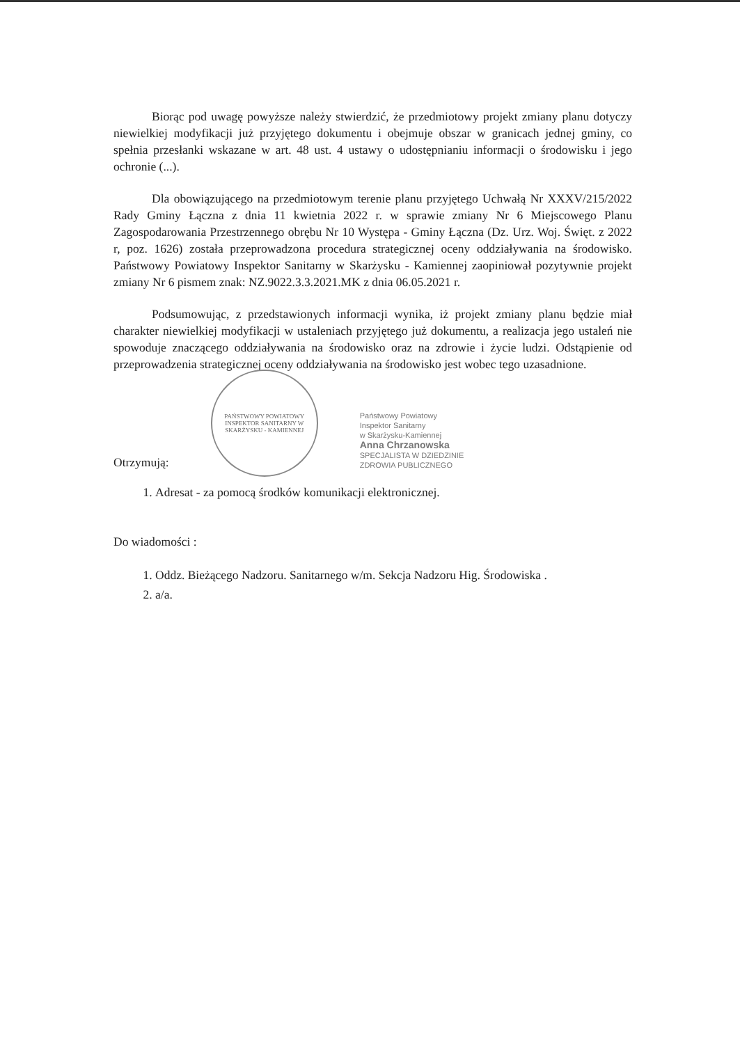Biorąc pod uwagę powyższe należy stwierdzić, że przedmiotowy projekt zmiany planu dotyczy niewielkiej modyfikacji już przyjętego dokumentu i obejmuje obszar w granicach jednej gminy, co spełnia przesłanki wskazane w art. 48 ust. 4 ustawy o udostępnianiu informacji o środowisku i jego ochronie (...).
Dla obowiązującego na przedmiotowym terenie planu przyjętego Uchwałą Nr XXXV/215/2022 Rady Gminy Łączna z dnia 11 kwietnia 2022 r. w sprawie zmiany Nr 6 Miejscowego Planu Zagospodarowania Przestrzennego obrębu Nr 10 Występa - Gminy Łączna (Dz. Urz. Woj. Święt. z 2022 r, poz. 1626) została przeprowadzona procedura strategicznej oceny oddziaływania na środowisko. Państwowy Powiatowy Inspektor Sanitarny w Skarżysku - Kamiennej zaopiniował pozytywnie projekt zmiany Nr 6 pismem znak: NZ.9022.3.3.2021.MK z dnia 06.05.2021 r.
Podsumowując, z przedstawionych informacji wynika, iż projekt zmiany planu będzie miał charakter niewielkiej modyfikacji w ustaleniach przyjętego już dokumentu, a realizacja jego ustaleń nie spowoduje znaczącego oddziaływania na środowisko oraz na zdrowie i życie ludzi. Odstąpienie od przeprowadzenia strategicznej oceny oddziaływania na środowisko jest wobec tego uzasadnione.
Otrzymują:
PAŃSTWOWY POWIATOWY INSPEKTOR SANITARNY W SKARŻYSKU - KAMIENNEJ
Państwowy Powiatowy
Inspektor Sanitarny
w Skarżysku-Kamiennej
Anna Chrzanowska
SPECJALISTA W DZIEDZINIE
ZDROWIA PUBLICZNEGO
1. Adresat - za pomocą środków komunikacji elektronicznej.
Do wiadomości :
1. Oddz. Bieżącego Nadzoru. Sanitarnego w/m. Sekcja Nadzoru Hig. Środowiska .
2. a/a.